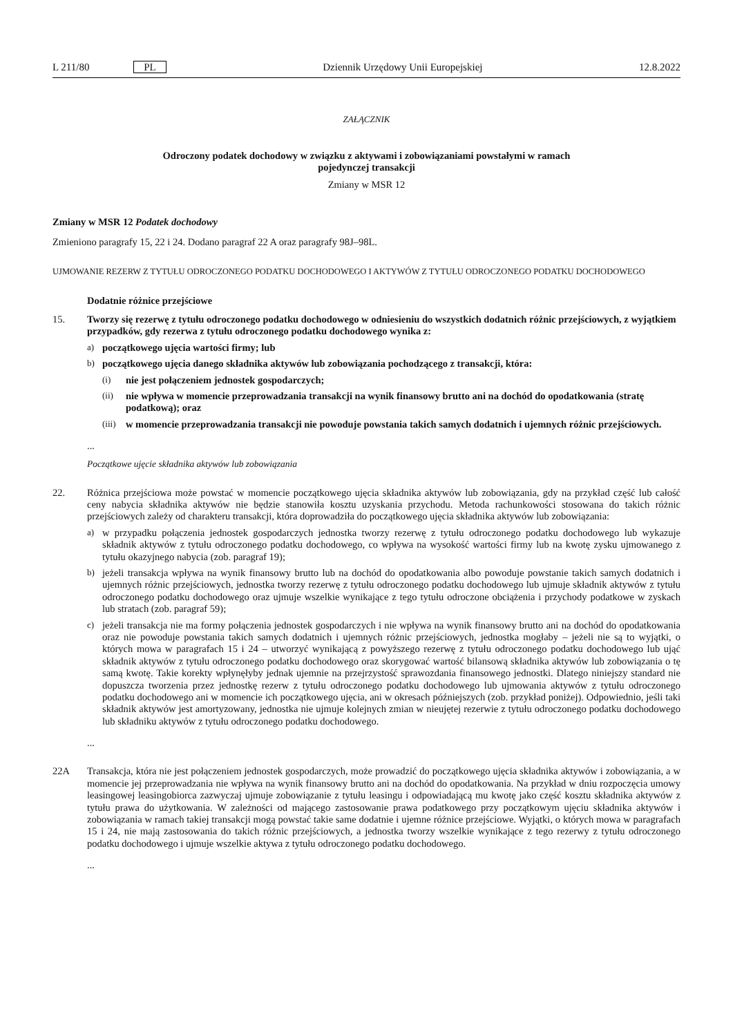L 211/80 PL Dziennik Urzędowy Unii Europejskiej 12.8.2022
ZAŁĄCZNIK
Odroczony podatek dochodowy w związku z aktywami i zobowiązaniami powstałymi w ramach
pojedynczej transakcji
Zmiany w MSR 12
Zmiany w MSR 12 Podatek dochodowy
Zmieniono paragrafy 15, 22 i 24. Dodano paragraf 22 A oraz paragrafy 98J–98L.
UJMOWANIE REZERW Z TYTUŁU ODROCZONEGO PODATKU DOCHODOWEGO I AKTYWÓW Z TYTUŁU ODROCZONEGO PODATKU DOCHODOWEGO
Dodatnie różnice przejściowe
15. Tworzy się rezerwę z tytułu odroczonego podatku dochodowego w odniesieniu do wszystkich dodatnich różnic przejściowych, z wyjątkiem przypadków, gdy rezerwa z tytułu odroczonego podatku dochodowego wynika z:
a) początkowego ujęcia wartości firmy; lub
b) początkowego ujęcia danego składnika aktywów lub zobowiązania pochodzącego z transakcji, która:
(i) nie jest połączeniem jednostek gospodarczych;
(ii) nie wpływa w momencie przeprowadzania transakcji na wynik finansowy brutto ani na dochód do opodatkowania (stratę podatkową); oraz
(iii)
w momencie przeprowadzania transakcji nie powoduje powstania takich samych dodatnich i ujemnych różnic przejściowych.
...
Początkowe ujęcie składnika aktywów lub zobowiązania
22. Różnica przejściowa może powstać w momencie początkowego ujęcia składnika aktywów lub zobowiązania, gdy na przykład część lub całość ceny nabycia składnika aktywów nie będzie stanowiła kosztu uzyskania przychodu. Metoda rachunkowości stosowana do takich różnic przejściowych zależy od charakteru transakcji, która doprowadziła do początkowego ujęcia składnika aktywów lub zobowiązania:
a) w przypadku połączenia jednostek gospodarczych jednostka tworzy rezerwę z tytułu odroczonego podatku dochodowego lub wykazuje składnik aktywów z tytułu odroczonego podatku dochodowego, co wpływa na wysokość wartości firmy lub na kwotę zysku ujmowanego z tytułu okazyjnego nabycia (zob. paragraf 19);
b) jeżeli transakcja wpływa na wynik finansowy brutto lub na dochód do opodatkowania albo powoduje powstanie takich samych dodatnich i ujemnych różnic przejściowych, jednostka tworzy rezerwę z tytułu odroczonego podatku dochodowego lub ujmuje składnik aktywów z tytułu odroczonego podatku dochodowego oraz ujmuje wszelkie wynikające z tego tytułu odroczone obciążenia i przychody podatkowe w zyskach lub stratach (zob. paragraf 59);
c) jeżeli transakcja nie ma formy połączenia jednostek gospodarczych i nie wpływa na wynik finansowy brutto ani na dochód do opodatkowania oraz nie powoduje powstania takich samych dodatnich i ujemnych różnic przejściowych, jednostka mogłaby – jeżeli nie są to wyjątki, o których mowa w paragrafach 15 i 24 – utworzyć wynikającą z powyższego rezerwę z tytułu odroczonego podatku dochodowego lub ująć składnik aktywów z tytułu odroczonego podatku dochodowego oraz skorygować wartość bilansową składnika aktywów lub zobowiązania o tę samą kwotę. Takie korekty wpłynęłyby jednak ujemnie na przejrzystość sprawozdania finansowego jednostki. Dlatego niniejszy standard nie dopuszcza tworzenia przez jednostkę rezerw z tytułu odroczonego podatku dochodowego lub ujmowania aktywów z tytułu odroczonego podatku dochodowego ani w momencie ich początkowego ujęcia, ani w okresach późniejszych (zob. przykład poniżej). Odpowiednio, jeśli taki składnik aktywów jest amortyzowany, jednostka nie ujmuje kolejnych zmian w nieujętej rezerwie z tytułu odroczonego podatku dochodowego lub składniku aktywów z tytułu odroczonego podatku dochodowego.
...
22A Transakcja, która nie jest połączeniem jednostek gospodarczych, może prowadzić do początkowego ujęcia składnika aktywów i zobowiązania, a w momencie jej przeprowadzania nie wpływa na wynik finansowy brutto ani na dochód do opodatkowania. Na przykład w dniu rozpoczęcia umowy leasingowej leasingobiorca zazwyczaj ujmuje zobowiązanie z tytułu leasingu i odpowiadającą mu kwotę jako część kosztu składnika aktywów z tytułu prawa do użytkowania. W zależności od mającego zastosowanie prawa podatkowego przy początkowym ujęciu składnika aktywów i zobowiązania w ramach takiej transakcji mogą powstać takie same dodatnie i ujemne różnice przejściowe. Wyjątki, o których mowa w paragrafach 15 i 24, nie mają zastosowania do takich różnic przejściowych, a jednostka tworzy wszelkie wynikające z tego rezerwy z tytułu odroczonego podatku dochodowego i ujmuje wszelkie aktywa z tytułu odroczonego podatku dochodowego.
...